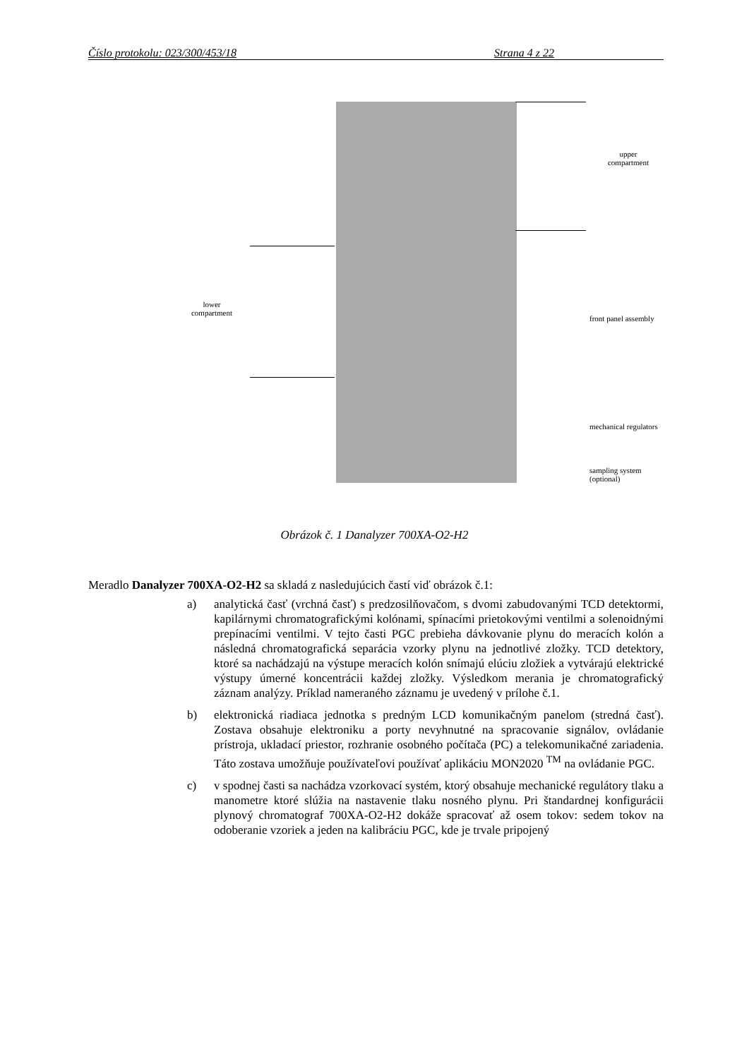Číslo protokolu: 023/300/453/18 Strana 4 z 22
upper
compartment
lower
compartment
front panel assembly
mechanical regulators
sampling system
(optional)
Obrázok č. 1 Danalyzer 700XA-O2-H2
Meradlo Danalyzer 700XA-O2-H2 sa skladá z nasledujúcich častí viď obrázok č.1:
a) analytická časť (vrchná časť) s predzosilňovačom, s dvomi zabudovanými TCD detektormi, kapilárnymi chromatografickými kolónami, spínacími prietokovými ventilmi a solenoidnými prepínacími ventilmi. V tejto časti PGC prebieha dávkovanie plynu do meracích kolón a následná chromatografická separácia vzorky plynu na jednotlivé zložky. TCD detektory, ktoré sa nachádzajú na výstupe meracích kolón snímajú elúciu zložiek a vytvárajú elektrické výstupy úmerné koncentrácii každej zložky. Výsledkom merania je chromatografický záznam analýzy. Príklad nameraného záznamu je uvedený v prílohe č.1.
b) elektronická riadiaca jednotka s predným LCD komunikačným panelom (stredná časť). Zostava obsahuje elektroniku a porty nevyhnutné na spracovanie signálov, ovládanie prístroja, ukladací priestor, rozhranie osobného počítača (PC) a telekomunikačné zariadenia. Táto zostava umožňuje používateľovi používať aplikáciu MON2020 <sup>TM</sup> na ovládanie PGC.
c) v spodnej časti sa nachádza vzorkovací systém, ktorý obsahuje mechanické regulátory tlaku a manometre ktoré slúžia na nastavenie tlaku nosného plynu. Pri štandardnej konfigurácii plynový chromatograf 700XA-O2-H2 dokáže spracovať až osem tokov: sedem tokov na odoberanie vzoriek a jeden na kalibráciu PGC, kde je trvale pripojený